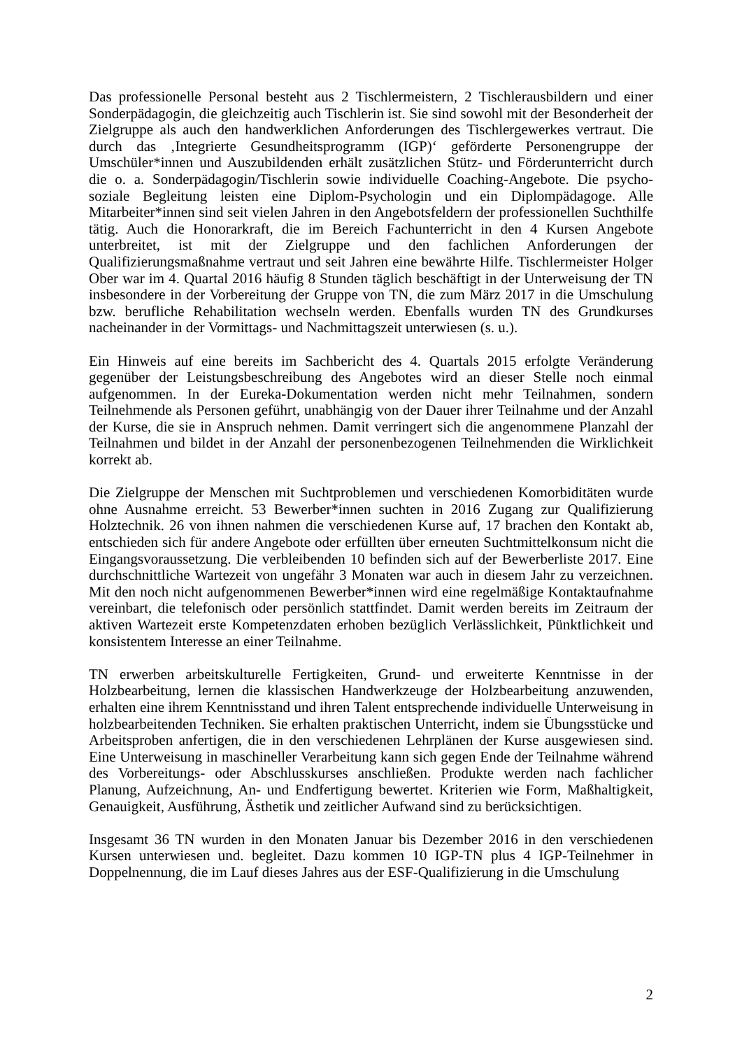Das professionelle Personal besteht aus 2 Tischlermeistern, 2 Tischlerausbildern und einer Sonderpädagogin, die gleichzeitig auch Tischlerin ist. Sie sind sowohl mit der Besonderheit der Zielgruppe als auch den handwerklichen Anforderungen des Tischlergewerkes vertraut. Die durch das ‚Integrierte Gesundheitsprogramm (IGP)‘ geförderte Personengruppe der Umschüler*innen und Auszubildenden erhält zusätzlichen Stütz- und Förderunterricht durch die o. a. Sonderpädagogin/Tischlerin sowie individuelle Coaching-Angebote. Die psycho-soziale Begleitung leisten eine Diplom-Psychologin und ein Diplompädagoge. Alle Mitarbeiter*innen sind seit vielen Jahren in den Angebotsfeldern der professionellen Suchthilfe tätig. Auch die Honorarkraft, die im Bereich Fachunterricht in den 4 Kursen Angebote unterbreitet, ist mit der Zielgruppe und den fachlichen Anforderungen der Qualifizierungsmaßnahme vertraut und seit Jahren eine bewährte Hilfe. Tischlermeister Holger Ober war im 4. Quartal 2016 häufig 8 Stunden täglich beschäftigt in der Unterweisung der TN insbesondere in der Vorbereitung der Gruppe von TN, die zum März 2017 in die Umschulung bzw. berufliche Rehabilitation wechseln werden. Ebenfalls wurden TN des Grundkurses nacheinander in der Vormittags- und Nachmittagszeit unterwiesen (s. u.).
Ein Hinweis auf eine bereits im Sachbericht des 4. Quartals 2015 erfolgte Veränderung gegenüber der Leistungsbeschreibung des Angebotes wird an dieser Stelle noch einmal aufgenommen. In der Eureka-Dokumentation werden nicht mehr Teilnahmen, sondern Teilnehmende als Personen geführt, unabhängig von der Dauer ihrer Teilnahme und der Anzahl der Kurse, die sie in Anspruch nehmen. Damit verringert sich die angenommene Planzahl der Teilnahmen und bildet in der Anzahl der personenbezogenen Teilnehmenden die Wirklichkeit korrekt ab.
Die Zielgruppe der Menschen mit Suchtproblemen und verschiedenen Komorbiditäten wurde ohne Ausnahme erreicht. 53 Bewerber*innen suchten in 2016 Zugang zur Qualifizierung Holztechnik. 26 von ihnen nahmen die verschiedenen Kurse auf, 17 brachen den Kontakt ab, entschieden sich für andere Angebote oder erfüllten über erneuten Suchtmittelkonsum nicht die Eingangsvoraussetzung. Die verbleibenden 10 befinden sich auf der Bewerberliste 2017. Eine durchschnittliche Wartezeit von ungefähr 3 Monaten war auch in diesem Jahr zu verzeichnen. Mit den noch nicht aufgenommenen Bewerber*innen wird eine regelmäßige Kontaktaufnahme vereinbart, die telefonisch oder persönlich stattfindet. Damit werden bereits im Zeitraum der aktiven Wartezeit erste Kompetenzdaten erhoben bezüglich Verlässlichkeit, Pünktlichkeit und konsistentem Interesse an einer Teilnahme.
TN erwerben arbeitskulturelle Fertigkeiten, Grund- und erweiterte Kenntnisse in der Holzbearbeitung, lernen die klassischen Handwerkzeuge der Holzbearbeitung anzuwenden, erhalten eine ihrem Kenntnisstand und ihren Talent entsprechende individuelle Unterweisung in holzbearbeitenden Techniken. Sie erhalten praktischen Unterricht, indem sie Übungsstücke und Arbeitsproben anfertigen, die in den verschiedenen Lehrplänen der Kurse ausgewiesen sind. Eine Unterweisung in maschineller Verarbeitung kann sich gegen Ende der Teilnahme während des Vorbereitungs- oder Abschlusskurses anschließen. Produkte werden nach fachlicher Planung, Aufzeichnung, An- und Endfertigung bewertet. Kriterien wie Form, Maßhaltigkeit, Genauigkeit, Ausführung, Ästhetik und zeitlicher Aufwand sind zu berücksichtigen.
Insgesamt 36 TN wurden in den Monaten Januar bis Dezember 2016 in den verschiedenen Kursen unterwiesen und. begleitet. Dazu kommen 10 IGP-TN plus 4 IGP-Teilnehmer in Doppelnennung, die im Lauf dieses Jahres aus der ESF-Qualifizierung in die Umschulung
2